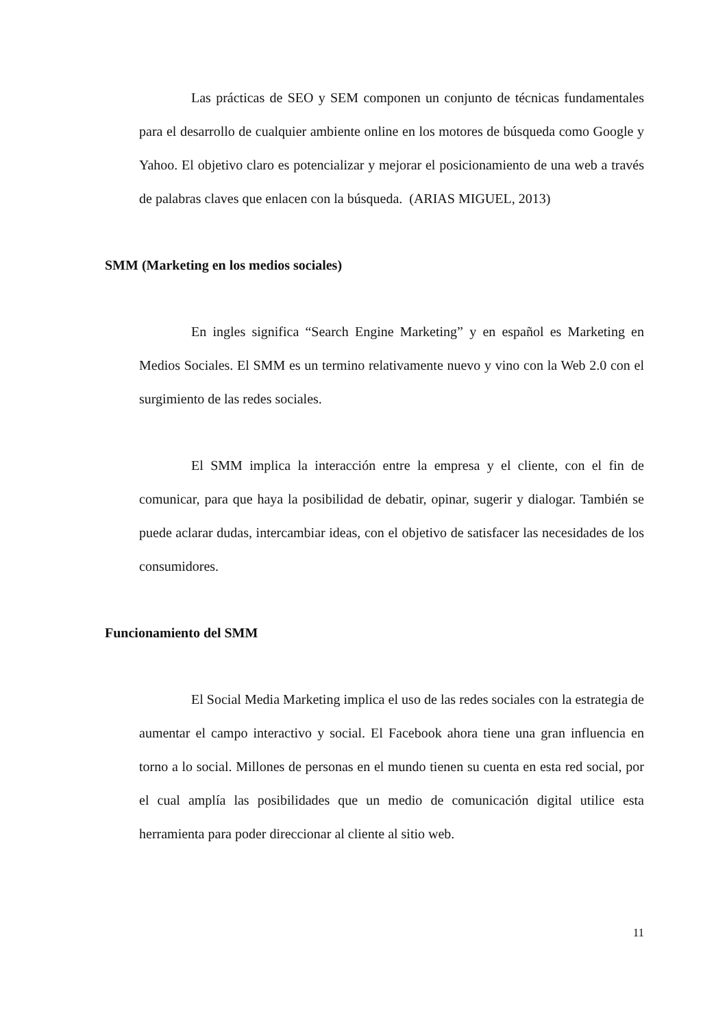Las prácticas de SEO y SEM componen un conjunto de técnicas fundamentales para el desarrollo de cualquier ambiente online en los motores de búsqueda como Google y Yahoo. El objetivo claro es potencializar y mejorar el posicionamiento de una web a través de palabras claves que enlacen con la búsqueda. (ARIAS MIGUEL, 2013)
SMM (Marketing en los medios sociales)
En ingles significa “Search Engine Marketing” y en español es Marketing en Medios Sociales. El SMM es un termino relativamente nuevo y vino con la Web 2.0 con el surgimiento de las redes sociales.
El SMM implica la interacción entre la empresa y el cliente, con el fin de comunicar, para que haya la posibilidad de debatir, opinar, sugerir y dialogar. También se puede aclarar dudas, intercambiar ideas, con el objetivo de satisfacer las necesidades de los consumidores.
Funcionamiento del SMM
El Social Media Marketing implica el uso de las redes sociales con la estrategia de aumentar el campo interactivo y social. El Facebook ahora tiene una gran influencia en torno a lo social. Millones de personas en el mundo tienen su cuenta en esta red social, por el cual amplía las posibilidades que un medio de comunicación digital utilice esta herramienta para poder direccionar al cliente al sitio web.
11